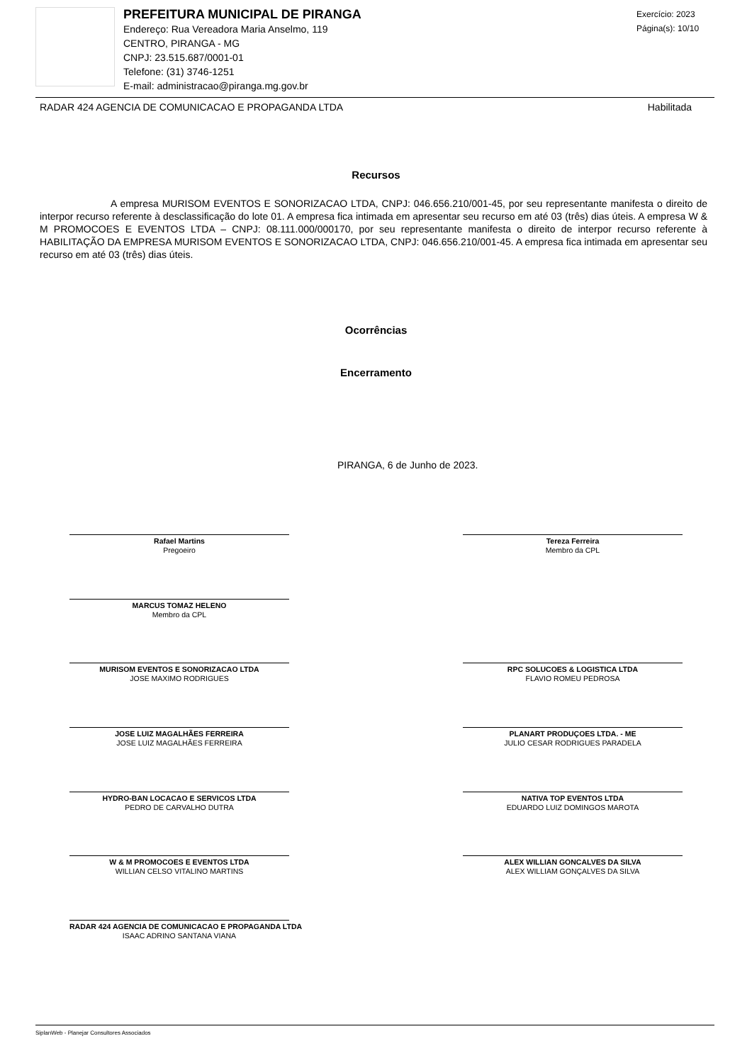PREFEITURA MUNICIPAL DE PIRANGA
Endereço: Rua Vereadora Maria Anselmo, 119
CENTRO, PIRANGA - MG
CNPJ: 23.515.687/0001-01
Telefone: (31) 3746-1251
E-mail: administracao@piranga.mg.gov.br
Exercício: 2023
Página(s): 10/10
RADAR 424 AGENCIA DE COMUNICACAO E PROPAGANDA LTDA Habilitada
Recursos
A empresa MURISOM EVENTOS E SONORIZACAO LTDA, CNPJ: 046.656.210/001-45, por seu representante manifesta o direito de interpor recurso referente à desclassificação do lote 01. A empresa fica intimada em apresentar seu recurso em até 03 (três) dias úteis. A empresa W & M PROMOCOES E EVENTOS LTDA – CNPJ: 08.111.000/000170, por seu representante manifesta o direito de interpor recurso referente à HABILITAÇÃO DA EMPRESA MURISOM EVENTOS E SONORIZACAO LTDA, CNPJ: 046.656.210/001-45. A empresa fica intimada em apresentar seu recurso em até 03 (três) dias úteis.
Ocorrências
Encerramento
PIRANGA, 6 de Junho de 2023.
Rafael Martins
Pregoeiro
Tereza Ferreira
Membro da CPL
MARCUS TOMAZ HELENO
Membro da CPL
MURISOM EVENTOS E SONORIZACAO LTDA
JOSE MAXIMO RODRIGUES
RPC SOLUCOES & LOGISTICA LTDA
FLAVIO ROMEU PEDROSA
JOSE LUIZ MAGALHÃES FERREIRA
JOSE LUIZ MAGALHÃES FERREIRA
PLANART PRODUÇOES LTDA. - ME
JULIO CESAR RODRIGUES PARADELA
HYDRO-BAN LOCACAO E SERVICOS LTDA
PEDRO DE CARVALHO DUTRA
NATIVA TOP EVENTOS LTDA
EDUARDO LUIZ DOMINGOS MAROTA
W & M PROMOCOES E EVENTOS LTDA
WILLIAN CELSO VITALINO MARTINS
ALEX WILLIAN GONCALVES DA SILVA
ALEX WILLIAM GONÇALVES DA SILVA
RADAR 424 AGENCIA DE COMUNICACAO E PROPAGANDA LTDA
ISAAC ADRINO SANTANA VIANA
SiplanWeb - Planejar Consultores Associados